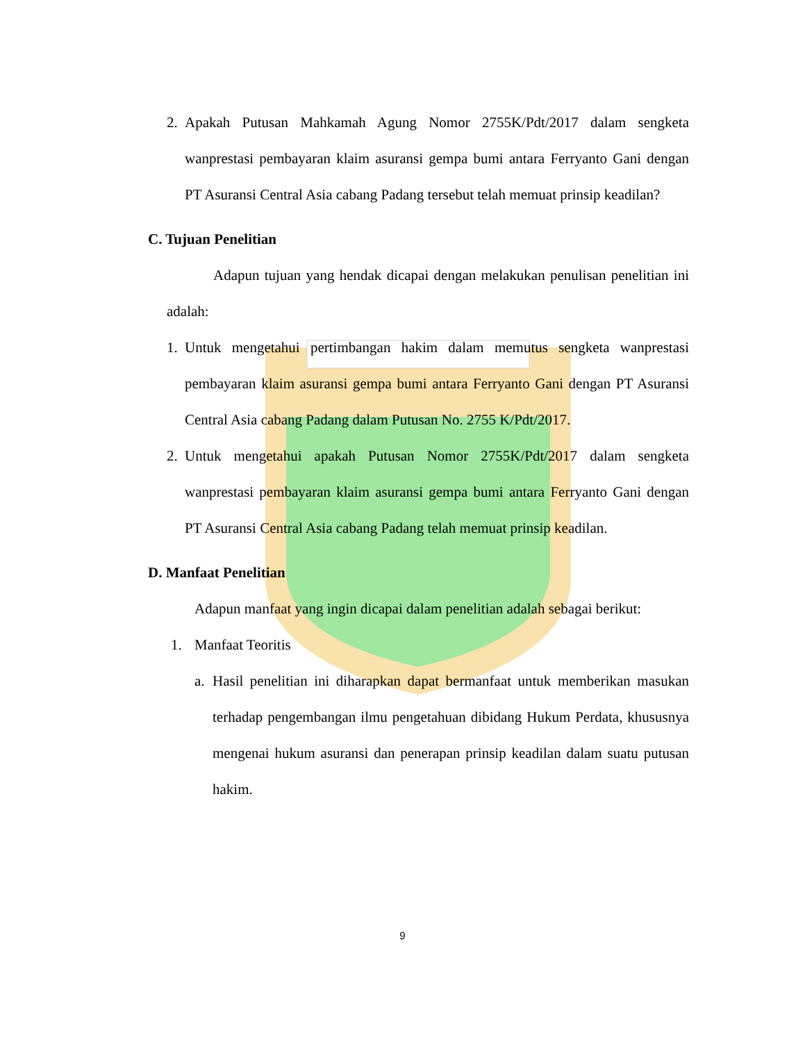2. Apakah Putusan Mahkamah Agung Nomor 2755K/Pdt/2017 dalam sengketa wanprestasi pembayaran klaim asuransi gempa bumi antara Ferryanto Gani dengan PT Asuransi Central Asia cabang Padang tersebut telah memuat prinsip keadilan?
C. Tujuan Penelitian
Adapun tujuan yang hendak dicapai dengan melakukan penulisan penelitian ini adalah:
1. Untuk mengetahui pertimbangan hakim dalam memutus sengketa wanprestasi pembayaran klaim asuransi gempa bumi antara Ferryanto Gani dengan PT Asuransi Central Asia cabang Padang dalam Putusan No. 2755 K/Pdt/2017.
2. Untuk mengetahui apakah Putusan Nomor 2755K/Pdt/2017 dalam sengketa wanprestasi pembayaran klaim asuransi gempa bumi antara Ferryanto Gani dengan PT Asuransi Central Asia cabang Padang telah memuat prinsip keadilan.
D. Manfaat Penelitian
Adapun manfaat yang ingin dicapai dalam penelitian adalah sebagai berikut:
1. Manfaat Teoritis
a. Hasil penelitian ini diharapkan dapat bermanfaat untuk memberikan masukan terhadap pengembangan ilmu pengetahuan dibidang Hukum Perdata, khususnya mengenai hukum asuransi dan penerapan prinsip keadilan dalam suatu putusan hakim.
9